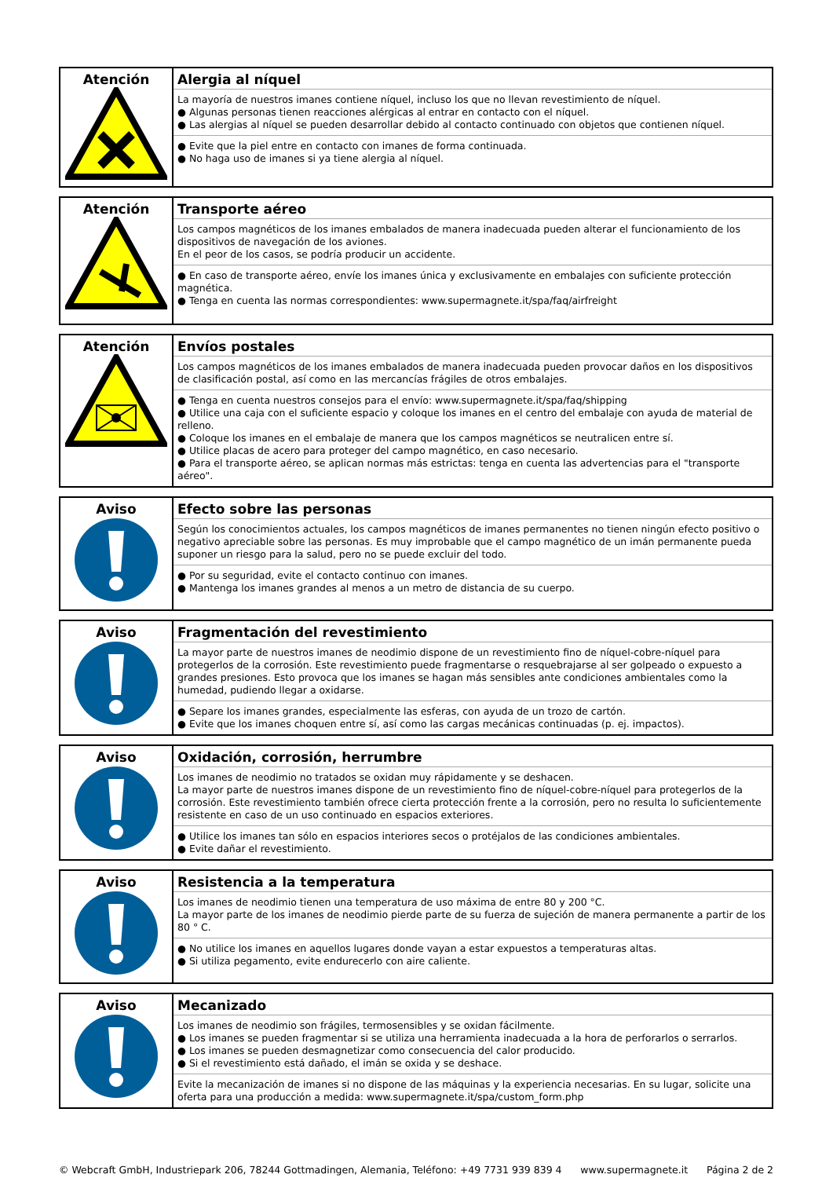| Atención | Alergia al níquel La mayoría de nuestros imanes contiene níquel, incluso los que no llevan revestimiento de níquel. ● Algunas personas tienen reacciones alérgicas al entrar en contacto con el níquel. ● Las alergias al níquel se pueden desarrollar debido al contacto continuado con objetos que contienen níquel. ● Evite que la piel entre en contacto con imanes de forma continuada. ● No haga uso de imanes si ya tiene alergia al níquel. |
| Atención | Transporte aéreo Los campos magnéticos de los imanes embalados de manera inadecuada pueden alterar el funcionamiento de los dispositivos de navegación de los aviones. En el peor de los casos, se podría producir un accidente. ● En caso de transporte aéreo, envíe los imanes única y exclusivamente en embalajes con suficiente protección magnética. ● Tenga en cuenta las normas correspondientes: www.supermagnete.it/spa/faq/airfreight |
| Atención | Envíos postales Los campos magnéticos de los imanes embalados de manera inadecuada pueden provocar daños en los dispositivos de clasificación postal, así como en las mercancías frágiles de otros embalajes. ● Tenga en cuenta nuestros consejos para el envío: www.supermagnete.it/spa/faq/shipping ● Utilice una caja con el suficiente espacio y coloque los imanes en el centro del embalaje con ayuda de material de relleno. ● Coloque los imanes en el embalaje de manera que los campos magnéticos se neutralicen entre sí. ● Utilice placas de acero para proteger del campo magnético, en caso necesario. ● Para el transporte aéreo, se aplican normas más estrictas: tenga en cuenta las advertencias para el "transporte aéreo". |
| Aviso | Efecto sobre las personas Según los conocimientos actuales, los campos magnéticos de imanes permanentes no tienen ningún efecto positivo o negativo apreciable sobre las personas. Es muy improbable que el campo magnético de un imán permanente pueda suponer un riesgo para la salud, pero no se puede excluir del todo. ● Por su seguridad, evite el contacto continuo con imanes. ● Mantenga los imanes grandes al menos a un metro de distancia de su cuerpo. |
| Aviso | Fragmentación del revestimiento La mayor parte de nuestros imanes de neodimio dispone de un revestimiento fino de níquel-cobre-níquel para protegerlos de la corrosión. Este revestimiento puede fragmentarse o resquebrajarse al ser golpeado o expuesto a grandes presiones. Esto provoca que los imanes se hagan más sensibles ante condiciones ambientales como la humedad, pudiendo llegar a oxidarse. ● Separe los imanes grandes, especialmente las esferas, con ayuda de un trozo de cartón. ● Evite que los imanes choquen entre sí, así como las cargas mecánicas continuadas (p. ej. impactos). |
| Aviso | Oxidación, corrosión, herrumbre Los imanes de neodimio no tratados se oxidan muy rápidamente y se deshacen. La mayor parte de nuestros imanes dispone de un revestimiento fino de níquel-cobre-níquel para protegerlos de la corrosión. Este revestimiento también ofrece cierta protección frente a la corrosión, pero no resulta lo suficientemente resistente en caso de un uso continuado en espacios exteriores. ● Utilice los imanes tan sólo en espacios interiores secos o protéjalos de las condiciones ambientales. ● Evite dañar el revestimiento. |
| Aviso | Resistencia a la temperatura Los imanes de neodimio tienen una temperatura de uso máxima de entre 80 y 200 °C. La mayor parte de los imanes de neodimio pierde parte de su fuerza de sujeción de manera permanente a partir de los 80 ° C. ● No utilice los imanes en aquellos lugares donde vayan a estar expuestos a temperaturas altas. ● Si utiliza pegamento, evite endurecerlo con aire caliente. |
| Aviso | Mecanizado Los imanes de neodimio son frágiles, termosensibles y se oxidan fácilmente. ● Los imanes se pueden fragmentar si se utiliza una herramienta inadecuada a la hora de perforarlos o serrarlos. ● Los imanes se pueden desmagnetizar como consecuencia del calor producido. ● Si el revestimiento está dañado, el imán se oxida y se deshace. Evite la mecanización de imanes si no dispone de las máquinas y la experiencia necesarias. En su lugar, solicite una oferta para una producción a medida: www.supermagnete.it/spa/custom_form.php |
© Webcraft GmbH, Industriepark 206, 78244 Gottmadingen, Alemania, Teléfono: +49 7731 939 839 4 www.supermagnete.it Página 2 de 2